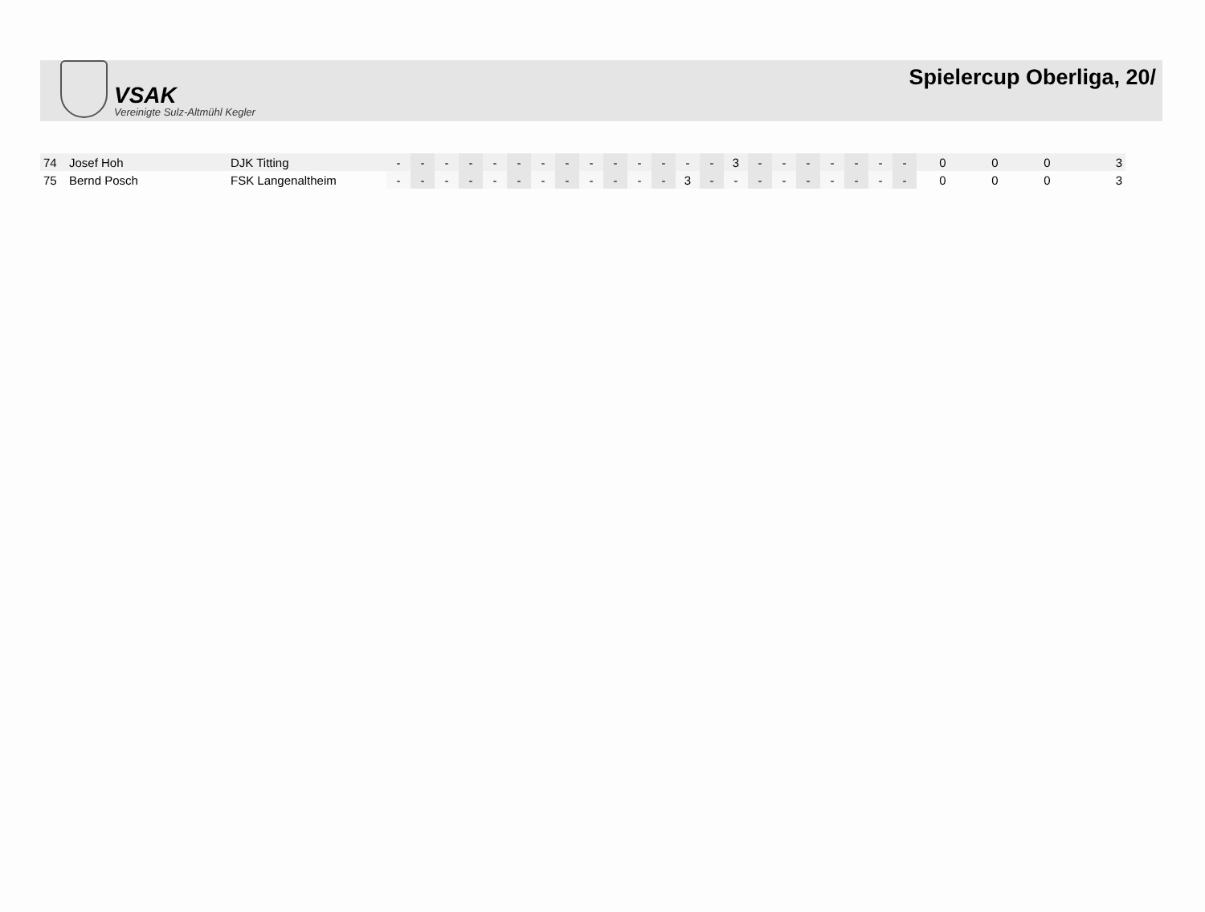VSAK
Vereinigte Sulz-Altmühl Kegler
Spielercup Oberliga, 20/
| 74 | Josef Hoh | DJK Titting | - | - | - | - | - | - | - | - | - | - | - | - | - | - | 3 | - | - | - | - | - | - | - | 0 | 0 | 0 | 3 |
| 75 | Bernd Posch | FSK Langenaltheim | - | - | - | - | - | - | - | - | - | - | - | - | 3 | - | - | - | - | - | - | - | - | - | 0 | 0 | 0 | 3 |